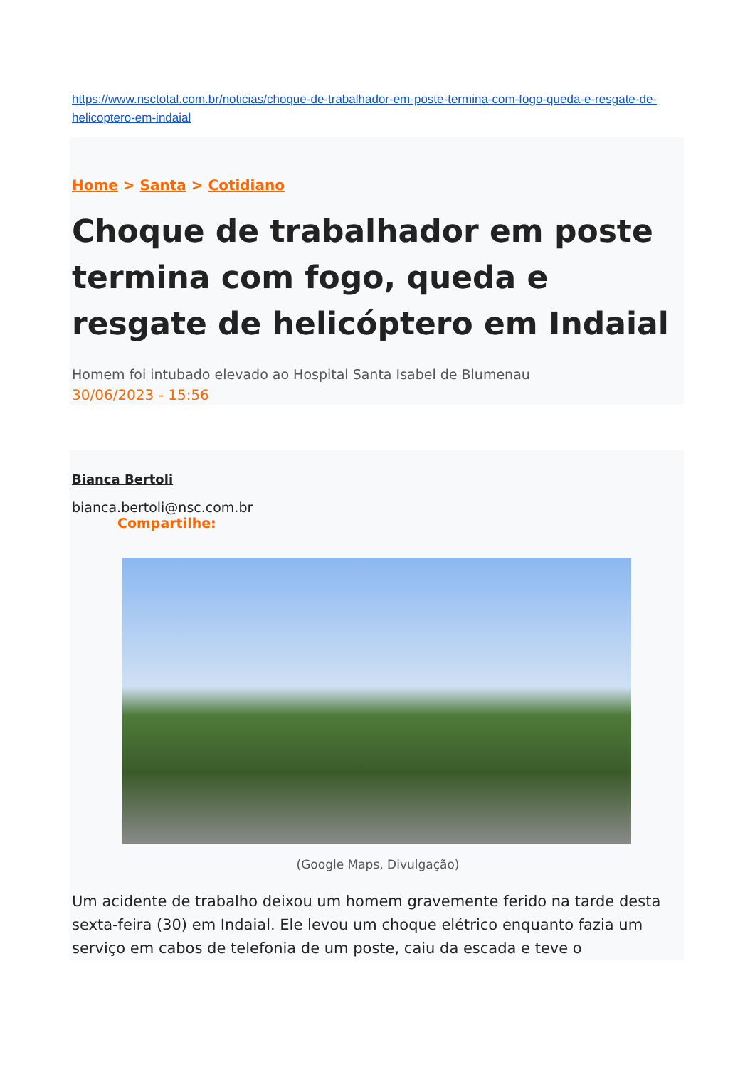https://www.nsctotal.com.br/noticias/choque-de-trabalhador-em-poste-termina-com-fogo-queda-e-resgate-de-helicoptero-em-indaial
Home > Santa > Cotidiano
Choque de trabalhador em poste termina com fogo, queda e resgate de helicóptero em Indaial
Homem foi intubado elevado ao Hospital Santa Isabel de Blumenau
30/06/2023 - 15:56
Bianca Bertoli
bianca.bertoli@nsc.com.br
Compartilhe:
(Google Maps, Divulgação)
Um acidente de trabalho deixou um homem gravemente ferido na tarde desta sexta-feira (30) em Indaial. Ele levou um choque elétrico enquanto fazia um serviço em cabos de telefonia de um poste, caiu da escada e teve o